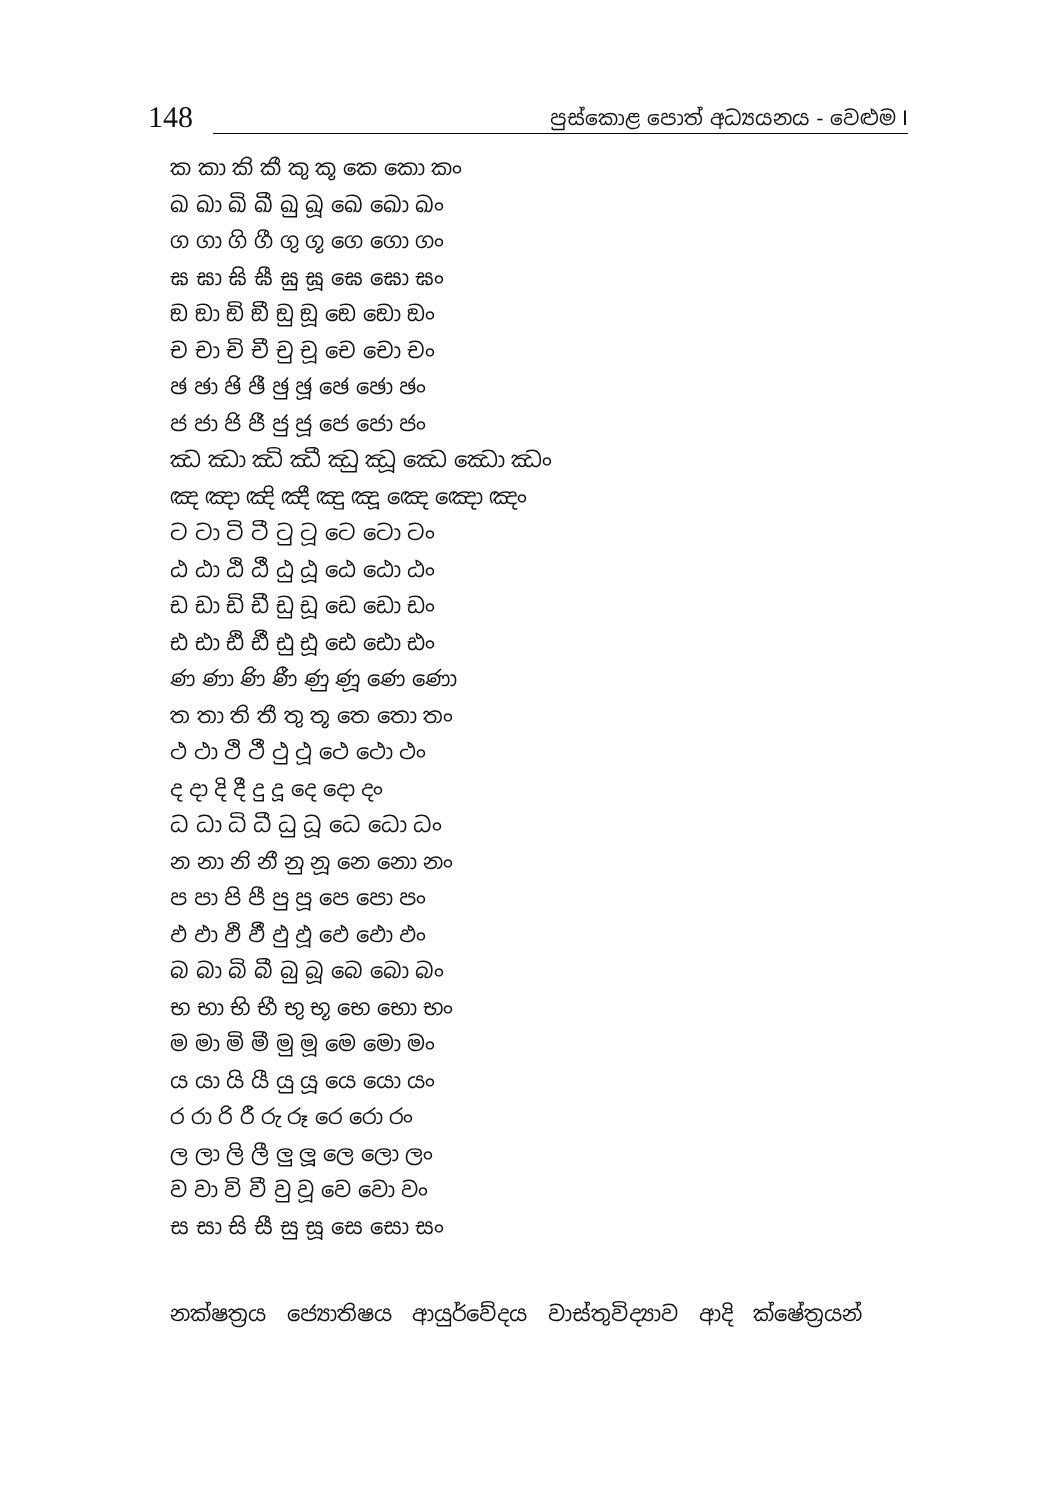148
පුස්කොළ පොත් අධ්‍යයනය - වෙළුම I
ක කා කි කී කු කූ කෙ කො කං
ඛ ඛා ඛි ඛී ඛු ඛූ ඛෙ ඛො ඛං
ග ගා ගි ගී ගු ගූ ගෙ ගො ගං
ඝ ඝා ඝි ඝී ඝු ඝූ ඝෙ ඝො ඝං
ඞ ඞා ඞි ඞී ඞු ඞූ ඞෙ ඞො ඞං
ච චා චි චී චු චූ චෙ චො චං
ඡ ඡා ඡි ඡී ඡු ඡූ ඡෙ ඡො ඡං
ජ ජා ජි ජී ජු ජූ ජෙ ජො ජං
ඣ ඣා ඣි ඣී ඣු ඣූ ඣෙ ඣො ඣං
ඤ ඤා ඤි ඤී ඤු ඤූ ඤෙ ඤො ඤං
ට ටා ටි ටී ටු ටූ ටෙ ටො ටං
ඨ ඨා ඨි ඨී ඨු ඨූ ඨෙ ඨො ඨං
ඩ ඩා ඩි ඩී ඩු ඩූ ඩෙ ඩො ඩං
ඪ ඪා ඪි ඪී ඪු ඪූ ඪෙ ඪො ඪං
ණ ණා ණි ණී ණු ණූ ණෙ ණො
ත තා ති තී තු තූ තෙ තො තං
ථ ථා ථි ථී ථු ථූ ථෙ ථො ථං
ද දා දි දී දු දූ දෙ දො දං
ධ ධා ධි ධී ධු ධූ ධෙ ධො ධං
න නා නි නී නු නූ නෙ නො නං
ප පා පි පී පු පූ පෙ පො පං
ඵ ඵා ඵි ඵී ඵු ඵූ ඵෙ ඵො ඵං
බ බා බි බී බු බූ බෙ බො බං
භ භා භි භී භු භූ භෙ භො භං
ම මා මි මී මු මූ මෙ මො මං
ය යා යි යී යු යූ යෙ යො යං
ර රා රි රී රු රූ රෙ රො රං
ල ලා ලි ලී ලු ලූ ලෙ ලො ලං
ව වා වි වී වු වූ වෙ වො වං
ස සා සි සී සු සූ සෙ සො සං
නක්ෂත්‍රය ජ්‍යොතිෂය ආයුර්වේදය වාස්තුවිද්‍යාව ආදි ක්ෂේත්‍රයන්